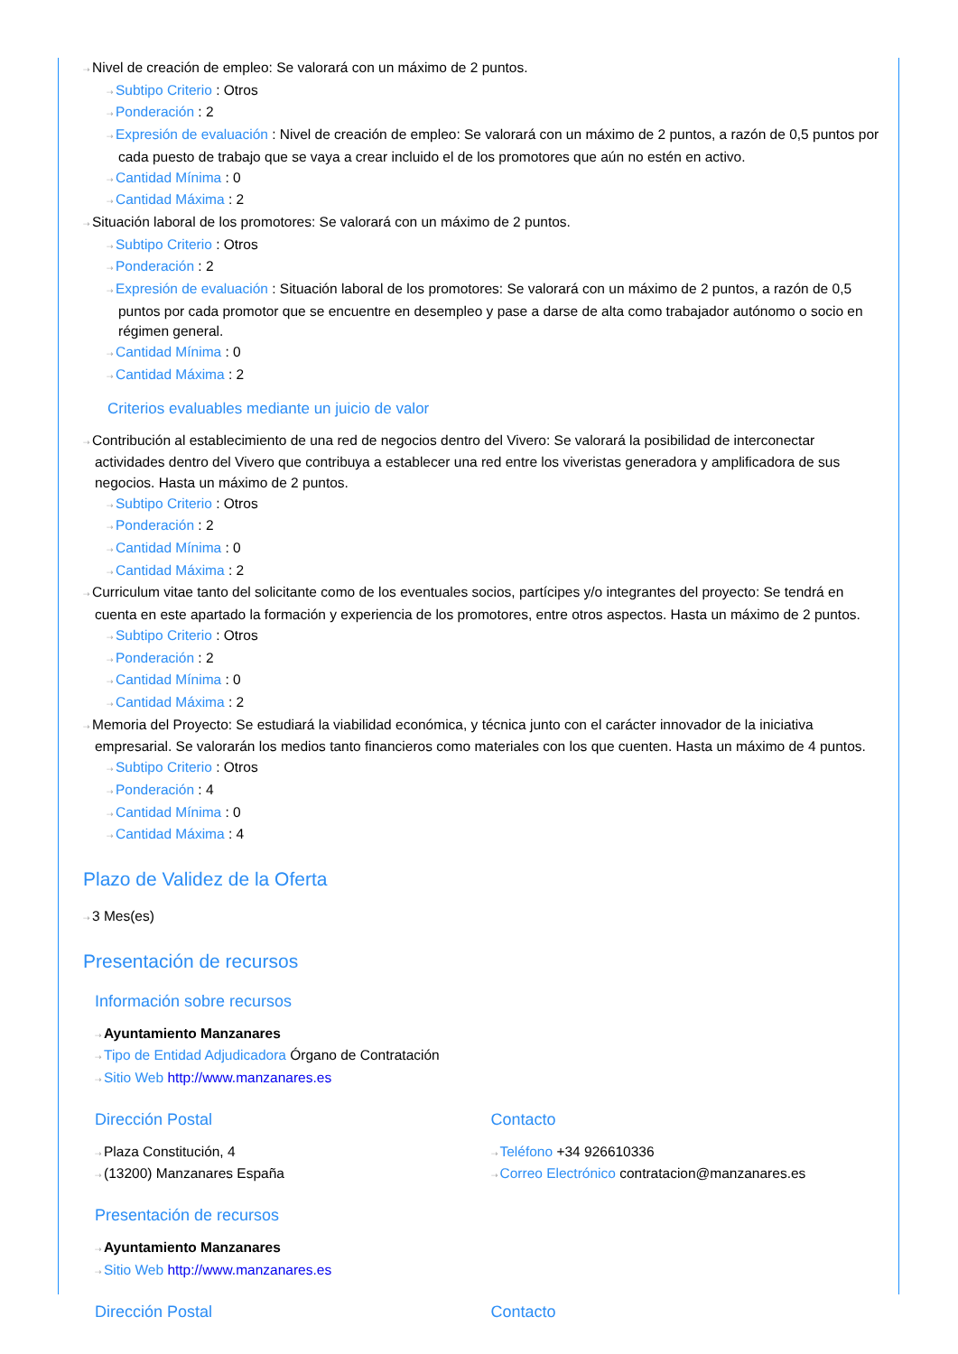⇢Nivel de creación de empleo: Se valorará con un máximo de 2 puntos.
⇢Subtipo Criterio : Otros
⇢Ponderación : 2
⇢Expresión de evaluación : Nivel de creación de empleo: Se valorará con un máximo de 2 puntos, a razón de 0,5 puntos por cada puesto de trabajo que se vaya a crear incluido el de los promotores que aún no estén en activo.
⇢Cantidad Mínima : 0
⇢Cantidad Máxima : 2
⇢Situación laboral de los promotores: Se valorará con un máximo de 2 puntos.
⇢Subtipo Criterio : Otros
⇢Ponderación : 2
⇢Expresión de evaluación : Situación laboral de los promotores: Se valorará con un máximo de 2 puntos, a razón de 0,5 puntos por cada promotor que se encuentre en desempleo y pase a darse de alta como trabajador autónomo o socio en régimen general.
⇢Cantidad Mínima : 0
⇢Cantidad Máxima : 2
Criterios evaluables mediante un juicio de valor
⇢Contribución al establecimiento de una red de negocios dentro del Vivero: Se valorará la posibilidad de interconectar actividades dentro del Vivero que contribuya a establecer una red entre los viveristas generadora y amplificadora de sus negocios. Hasta un máximo de 2 puntos.
⇢Subtipo Criterio : Otros
⇢Ponderación : 2
⇢Cantidad Mínima : 0
⇢Cantidad Máxima : 2
⇢Curriculum vitae tanto del solicitante como de los eventuales socios, partícipes y/o integrantes del proyecto: Se tendrá en cuenta en este apartado la formación y experiencia de los promotores, entre otros aspectos. Hasta un máximo de 2 puntos.
⇢Subtipo Criterio : Otros
⇢Ponderación : 2
⇢Cantidad Mínima : 0
⇢Cantidad Máxima : 2
⇢Memoria del Proyecto: Se estudiará la viabilidad económica, y técnica junto con el carácter innovador de la iniciativa empresarial. Se valorarán los medios tanto financieros como materiales con los que cuenten. Hasta un máximo de 4 puntos.
⇢Subtipo Criterio : Otros
⇢Ponderación : 4
⇢Cantidad Mínima : 0
⇢Cantidad Máxima : 4
Plazo de Validez de la Oferta
⇢3 Mes(es)
Presentación de recursos
Información sobre recursos
⇢Ayuntamiento Manzanares
⇢Tipo de Entidad Adjudicadora Órgano de Contratación
⇢Sitio Web http://www.manzanares.es
Dirección Postal
⇢Plaza Constitución, 4
⇢(13200) Manzanares España
Contacto
⇢Teléfono +34 926610336
⇢Correo Electrónico contratacion@manzanares.es
Presentación de recursos
⇢Ayuntamiento Manzanares
⇢Sitio Web http://www.manzanares.es
Dirección Postal Contacto